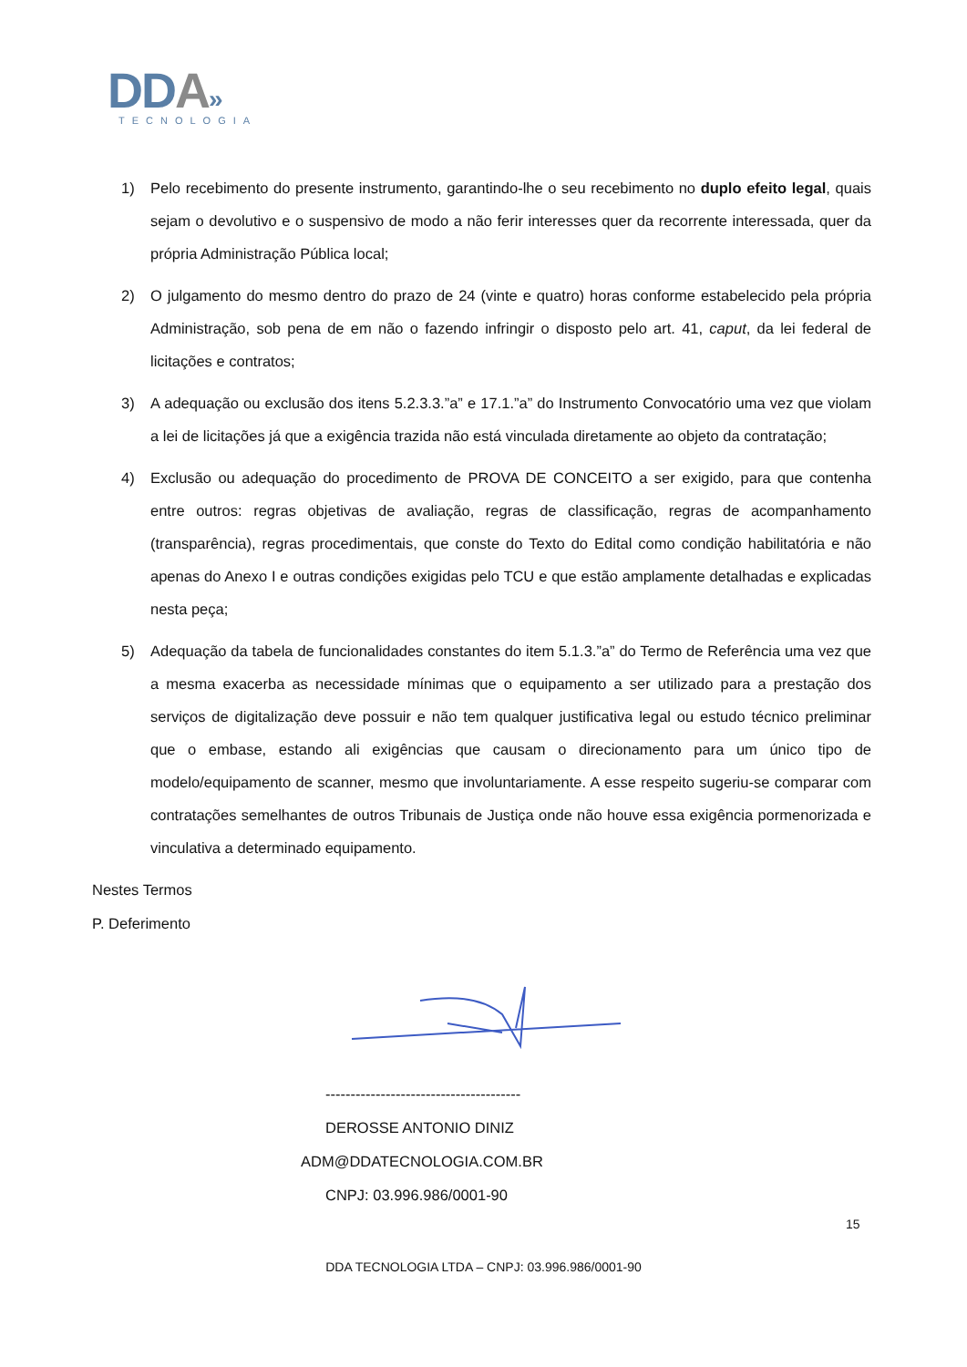DDA»
TECNOLOGIA
1) Pelo recebimento do presente instrumento, garantindo-lhe o seu recebimento no duplo efeito legal, quais sejam o devolutivo e o suspensivo de modo a não ferir interesses quer da recorrente interessada, quer da própria Administração Pública local;
2) O julgamento do mesmo dentro do prazo de 24 (vinte e quatro) horas conforme estabelecido pela própria Administração, sob pena de em não o fazendo infringir o disposto pelo art. 41, caput, da lei federal de licitações e contratos;
3) A adequação ou exclusão dos itens 5.2.3.3.”a” e 17.1.”a” do Instrumento Convocatório uma vez que violam a lei de licitações já que a exigência trazida não está vinculada diretamente ao objeto da contratação;
4) Exclusão ou adequação do procedimento de PROVA DE CONCEITO a ser exigido, para que contenha entre outros: regras objetivas de avaliação, regras de classificação, regras de acompanhamento (transparência), regras procedimentais, que conste do Texto do Edital como condição habilitatória e não apenas do Anexo I e outras condições exigidas pelo TCU e que estão amplamente detalhadas e explicadas nesta peça;
5) Adequação da tabela de funcionalidades constantes do item 5.1.3.”a” do Termo de Referência uma vez que a mesma exacerba as necessidade mínimas que o equipamento a ser utilizado para a prestação dos serviços de digitalização deve possuir e não tem qualquer justificativa legal ou estudo técnico preliminar que o embase, estando ali exigências que causam o direcionamento para um único tipo de modelo/equipamento de scanner, mesmo que involuntariamente. A esse respeito sugeriu-se comparar com contratações semelhantes de outros Tribunais de Justiça onde não houve essa exigência pormenorizada e vinculativa a determinado equipamento.
Nestes Termos
P. Deferimento
---------------------------------------
DEROSSE ANTONIO DINIZ
ADM@DDATECNOLOGIA.COM.BR
CNPJ: 03.996.986/0001-90
15
DDA TECNOLOGIA LTDA – CNPJ: 03.996.986/0001-90